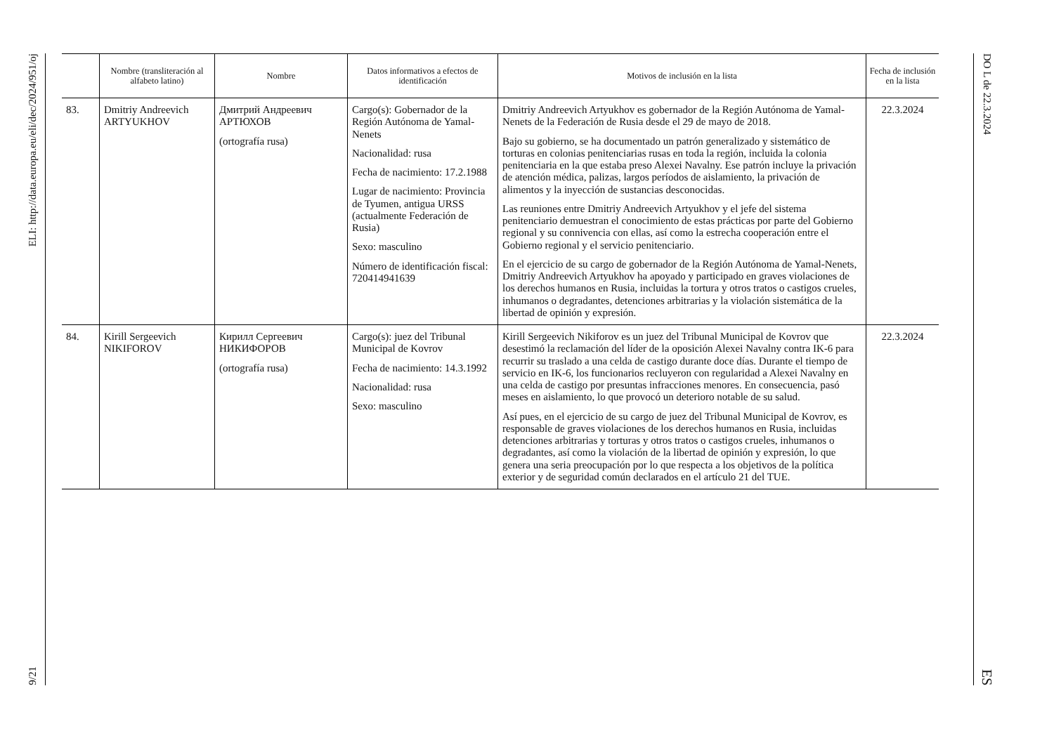ELI: http://data.europa.eu/eli/dec/2024/951/oj
9/21
| | Nombre (transliteración al alfabeto latino) | Nombre | Datos informativos a efectos de identificación | Motivos de inclusión en la lista | Fecha de inclusión en la lista |
| --- | --- | --- | --- | --- | --- |
| 83. | Dmitriy Andreevich ARTYUKHOV | Дмитрий Андреевич АРТЮХОВ (ortografía rusa) | Cargo(s): Gobernador de la Región Autónoma de Yamal-Nenets Nacionalidad: rusa Fecha de nacimiento: 17.2.1988 Lugar de nacimiento: Provincia de Tyumen, antigua URSS (actualmente Federación de Rusia) Sexo: masculino Número de identificación fiscal: 720414941639 | Dmitriy Andreevich Artyukhov es gobernador de la Región Autónoma de Yamal-Nenets de la Federación de Rusia desde el 29 de mayo de 2018. Bajo su gobierno, se ha documentado un patrón generalizado y sistemático de torturas en colonias penitenciarias rusas en toda la región, incluida la colonia penitenciaria en la que estaba preso Alexei Navalny. Ese patrón incluye la privación de atención médica, palizas, largos períodos de aislamiento, la privación de alimentos y la inyección de sustancias desconocidas. Las reuniones entre Dmitriy Andreevich Artyukhov y el jefe del sistema penitenciario demuestran el conocimiento de estas prácticas por parte del Gobierno regional y su connivencia con ellas, así como la estrecha cooperación entre el Gobierno regional y el servicio penitenciario. En el ejercicio de su cargo de gobernador de la Región Autónoma de Yamal-Nenets, Dmitriy Andreevich Artyukhov ha apoyado y participado en graves violaciones de los derechos humanos en Rusia, incluidas la tortura y otros tratos o castigos crueles, inhumanos o degradantes, detenciones arbitrarias y la violación sistemática de la libertad de opinión y expresión. | 22.3.2024 |
| 84. | Kirill Sergeevich NIKIFOROV | Кирилл Сергеевич НИКИФОРОВ (ortografía rusa) | Cargo(s): juez del Tribunal Municipal de Kovrov Fecha de nacimiento: 14.3.1992 Nacionalidad: rusa Sexo: masculino | Kirill Sergeevich Nikiforov es un juez del Tribunal Municipal de Kovrov que desestimó la reclamación del líder de la oposición Alexei Navalny contra IK-6 para recurrir su traslado a una celda de castigo durante doce días. Durante el tiempo de servicio en IK-6, los funcionarios recluyeron con regularidad a Alexei Navalny en una celda de castigo por presuntas infracciones menores. En consecuencia, pasó meses en aislamiento, lo que provocó un deterioro notable de su salud. Así pues, en el ejercicio de su cargo de juez del Tribunal Municipal de Kovrov, es responsable de graves violaciones de los derechos humanos en Rusia, incluidas detenciones arbitrarias y torturas y otros tratos o castigos crueles, inhumanos o degradantes, así como la violación de la libertad de opinión y expresión, lo que genera una seria preocupación por lo que respecta a los objetivos de la política exterior y de seguridad común declarados en el artículo 21 del TUE. | 22.3.2024 |
DO L de 22.3.2024
ES